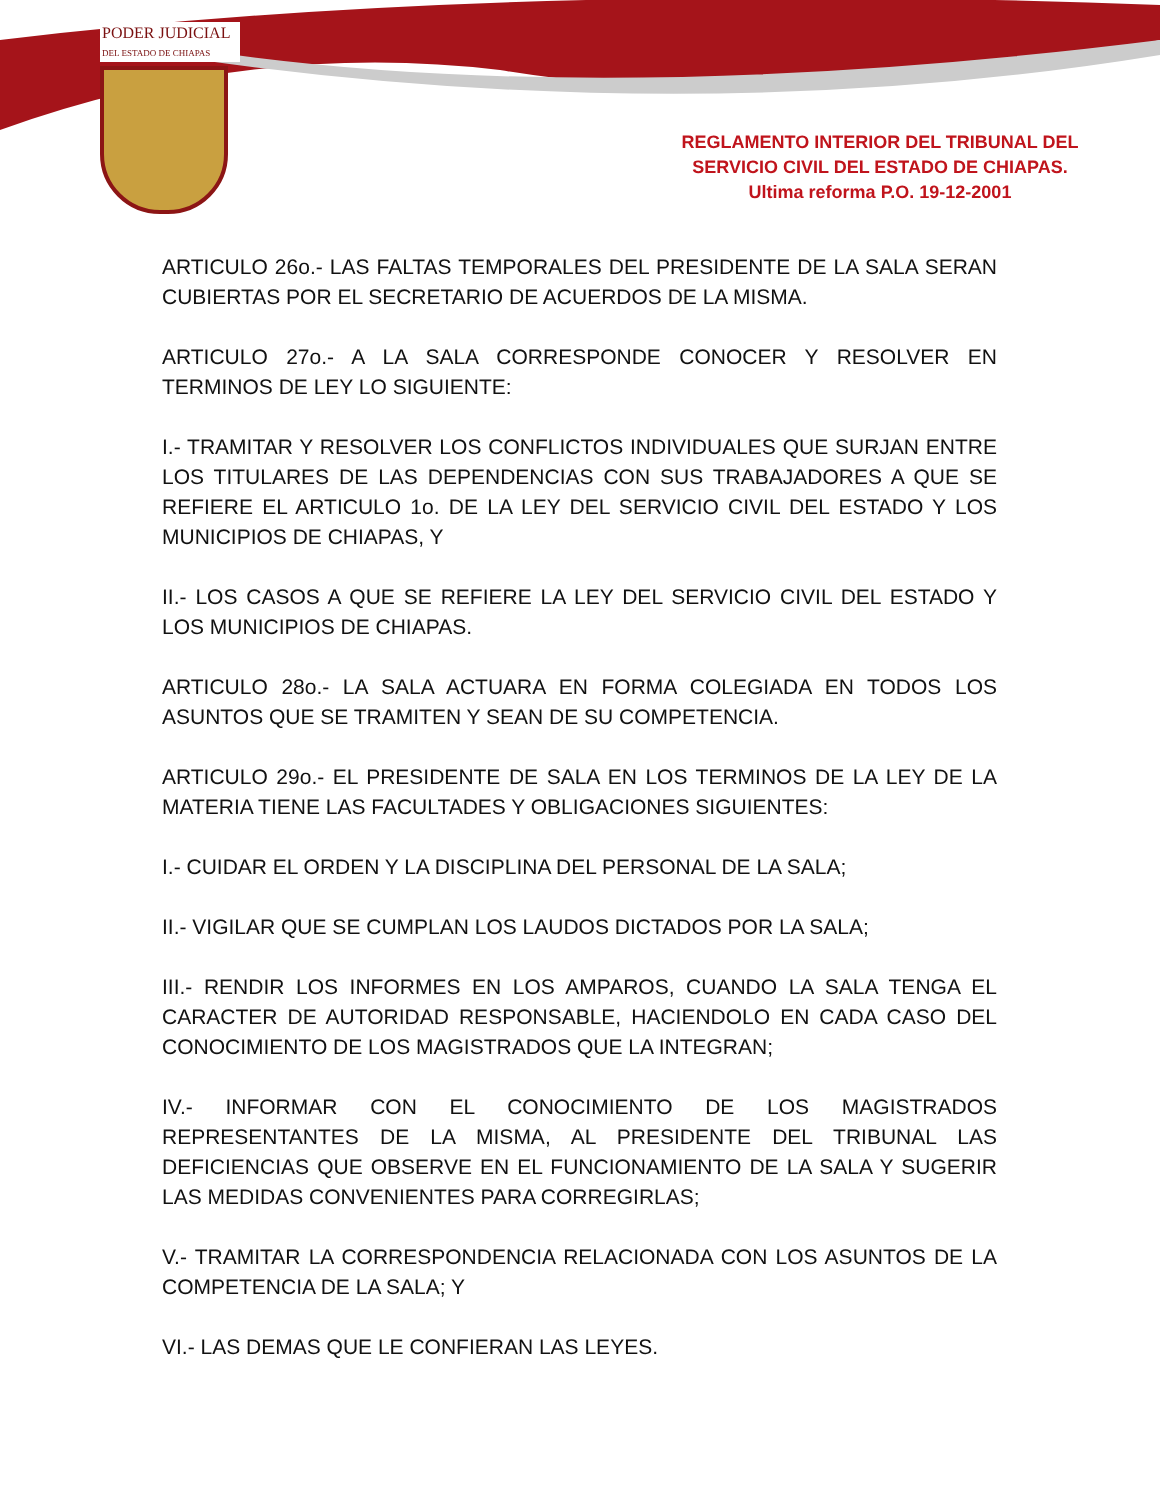PODER JUDICIAL
DEL ESTADO DE CHIAPAS
REGLAMENTO INTERIOR DEL TRIBUNAL DEL SERVICIO CIVIL DEL ESTADO DE CHIAPAS.
Ultima reforma P.O. 19-12-2001
ARTICULO 26o.- LAS FALTAS TEMPORALES DEL PRESIDENTE DE LA SALA SERAN CUBIERTAS POR EL SECRETARIO DE ACUERDOS DE LA MISMA.
ARTICULO 27o.- A LA SALA CORRESPONDE CONOCER Y RESOLVER EN TERMINOS DE LEY LO SIGUIENTE:
I.- TRAMITAR Y RESOLVER LOS CONFLICTOS INDIVIDUALES QUE SURJAN ENTRE LOS TITULARES DE LAS DEPENDENCIAS CON SUS TRABAJADORES A QUE SE REFIERE EL ARTICULO 1o. DE LA LEY DEL SERVICIO CIVIL DEL ESTADO Y LOS MUNICIPIOS DE CHIAPAS, Y
II.- LOS CASOS A QUE SE REFIERE LA LEY DEL SERVICIO CIVIL DEL ESTADO Y LOS MUNICIPIOS DE CHIAPAS.
ARTICULO 28o.- LA SALA ACTUARA EN FORMA COLEGIADA EN TODOS LOS ASUNTOS QUE SE TRAMITEN Y SEAN DE SU COMPETENCIA.
ARTICULO 29o.- EL PRESIDENTE DE SALA EN LOS TERMINOS DE LA LEY DE LA MATERIA TIENE LAS FACULTADES Y OBLIGACIONES SIGUIENTES:
I.- CUIDAR EL ORDEN Y LA DISCIPLINA DEL PERSONAL DE LA SALA;
II.- VIGILAR QUE SE CUMPLAN LOS LAUDOS DICTADOS POR LA SALA;
III.- RENDIR LOS INFORMES EN LOS AMPAROS, CUANDO LA SALA TENGA EL CARACTER DE AUTORIDAD RESPONSABLE, HACIENDOLO EN CADA CASO DEL CONOCIMIENTO DE LOS MAGISTRADOS QUE LA INTEGRAN;
IV.- INFORMAR CON EL CONOCIMIENTO DE LOS MAGISTRADOS REPRESENTANTES DE LA MISMA, AL PRESIDENTE DEL TRIBUNAL LAS DEFICIENCIAS QUE OBSERVE EN EL FUNCIONAMIENTO DE LA SALA Y SUGERIR LAS MEDIDAS CONVENIENTES PARA CORREGIRLAS;
V.- TRAMITAR LA CORRESPONDENCIA RELACIONADA CON LOS ASUNTOS DE LA COMPETENCIA DE LA SALA; Y
VI.- LAS DEMAS QUE LE CONFIERAN LAS LEYES.